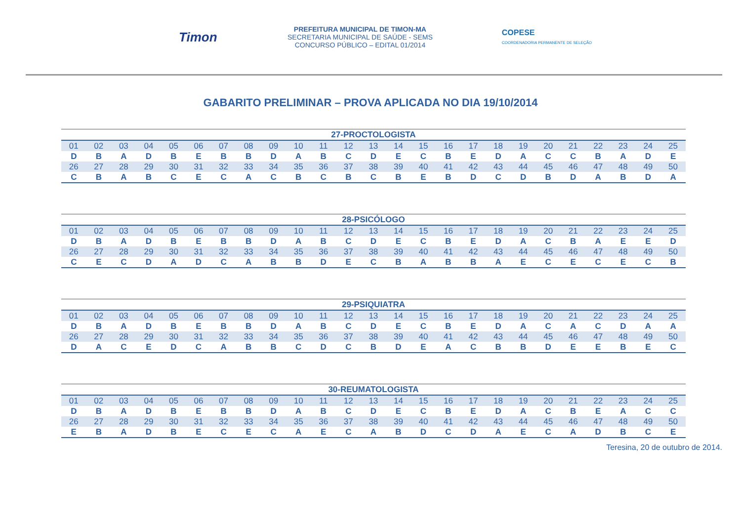Timon
PREFEITURA MUNICIPAL DE TIMON-MA
SECRETARIA MUNICIPAL DE SAÚDE - SEMS
CONCURSO PÚBLICO – EDITAL 01/2014
COPESE
COORDENADORIA PERMANENTE DE SELEÇÃO
GABARITO PRELIMINAR – PROVA APLICADA NO DIA 19/10/2014
| 27-PROCTOLOGISTA | | | | | | | | | | | | | | | | | | | | | | | | |
| --- | --- | --- | --- | --- | --- | --- | --- | --- | --- | --- | --- | --- | --- | --- | --- | --- | --- | --- | --- | --- | --- | --- | --- | --- |
| 01 | 02 | 03 | 04 | 05 | 06 | 07 | 08 | 09 | 10 | 11 | 12 | 13 | 14 | 15 | 16 | 17 | 18 | 19 | 20 | 21 | 22 | 23 | 24 | 25 |
| D | B | A | D | B | E | B | B | D | A | B | C | D | E | C | B | E | D | A | C | C | B | A | D | E |
| 26 | 27 | 28 | 29 | 30 | 31 | 32 | 33 | 34 | 35 | 36 | 37 | 38 | 39 | 40 | 41 | 42 | 43 | 44 | 45 | 46 | 47 | 48 | 49 | 50 |
| C | B | A | B | C | E | C | A | C | B | C | B | C | B | E | B | D | C | D | B | D | A | B | D | A |
| 28-PSICÓLOGO | | | | | | | | | | | | | | | | | | | | | | | | |
| --- | --- | --- | --- | --- | --- | --- | --- | --- | --- | --- | --- | --- | --- | --- | --- | --- | --- | --- | --- | --- | --- | --- | --- | --- |
| 01 | 02 | 03 | 04 | 05 | 06 | 07 | 08 | 09 | 10 | 11 | 12 | 13 | 14 | 15 | 16 | 17 | 18 | 19 | 20 | 21 | 22 | 23 | 24 | 25 |
| D | B | A | D | B | E | B | B | D | A | B | C | D | E | C | B | E | D | A | C | B | A | E | E | D |
| 26 | 27 | 28 | 29 | 30 | 31 | 32 | 33 | 34 | 35 | 36 | 37 | 38 | 39 | 40 | 41 | 42 | 43 | 44 | 45 | 46 | 47 | 48 | 49 | 50 |
| C | E | C | D | A | D | C | A | B | B | D | E | C | B | A | B | B | A | E | C | E | C | E | C | B |
| 29-PSIQUIATRA | | | | | | | | | | | | | | | | | | | | | | | | |
| --- | --- | --- | --- | --- | --- | --- | --- | --- | --- | --- | --- | --- | --- | --- | --- | --- | --- | --- | --- | --- | --- | --- | --- | --- |
| 01 | 02 | 03 | 04 | 05 | 06 | 07 | 08 | 09 | 10 | 11 | 12 | 13 | 14 | 15 | 16 | 17 | 18 | 19 | 20 | 21 | 22 | 23 | 24 | 25 |
| D | B | A | D | B | E | B | B | D | A | B | C | D | E | C | B | E | D | A | C | A | C | D | A | A |
| 26 | 27 | 28 | 29 | 30 | 31 | 32 | 33 | 34 | 35 | 36 | 37 | 38 | 39 | 40 | 41 | 42 | 43 | 44 | 45 | 46 | 47 | 48 | 49 | 50 |
| D | A | C | E | D | C | A | B | B | C | D | C | B | D | E | A | C | B | B | D | E | E | B | E | C |
| 30-REUMATOLOGISTA | | | | | | | | | | | | | | | | | | | | | | | | |
| --- | --- | --- | --- | --- | --- | --- | --- | --- | --- | --- | --- | --- | --- | --- | --- | --- | --- | --- | --- | --- | --- | --- | --- | --- |
| 01 | 02 | 03 | 04 | 05 | 06 | 07 | 08 | 09 | 10 | 11 | 12 | 13 | 14 | 15 | 16 | 17 | 18 | 19 | 20 | 21 | 22 | 23 | 24 | 25 |
| D | B | A | D | B | E | B | B | D | A | B | C | D | E | C | B | E | D | A | C | B | E | A | C | C |
| 26 | 27 | 28 | 29 | 30 | 31 | 32 | 33 | 34 | 35 | 36 | 37 | 38 | 39 | 40 | 41 | 42 | 43 | 44 | 45 | 46 | 47 | 48 | 49 | 50 |
| E | B | A | D | B | E | C | E | C | A | E | C | A | B | D | C | D | A | E | C | A | D | B | C | E |
Teresina, 20 de outubro de 2014.